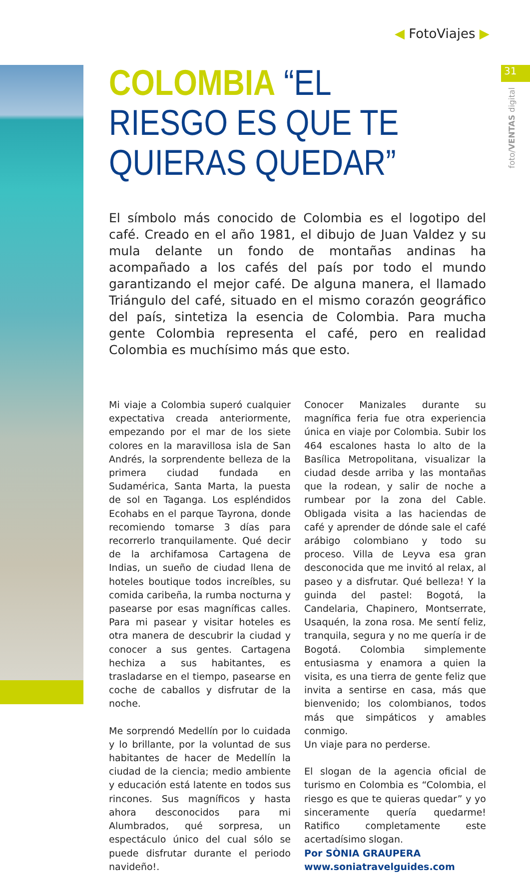◀ FotoViajes ▶
31
foto/VENTAS digital
COLOMBIA “EL RIESGO ES QUE TE QUIERAS QUEDAR”
El símbolo más conocido de Colombia es el logotipo del café. Creado en el año 1981, el dibujo de Juan Valdez y su mula delante un fondo de montañas andinas ha acompañado a los cafés del país por todo el mundo garantizando el mejor café. De alguna manera, el llamado Triángulo del café, situado en el mismo corazón geográfico del país, sintetiza la esencia de Colombia. Para mucha gente Colombia representa el café, pero en realidad Colombia es muchísimo más que esto.
Mi viaje a Colombia superó cualquier expectativa creada anteriormente, empezando por el mar de los siete colores en la maravillosa isla de San Andrés, la sorprendente belleza de la primera ciudad fundada en Sudamérica, Santa Marta, la puesta de sol en Taganga. Los espléndidos Ecohabs en el parque Tayrona, donde recomiendo tomarse 3 días para recorrerlo tranquilamente. Qué decir de la archifamosa Cartagena de Indias, un sueño de ciudad llena de hoteles boutique todos increíbles, su comida caribeña, la rumba nocturna y pasearse por esas magníficas calles. Para mi pasear y visitar hoteles es otra manera de descubrir la ciudad y conocer a sus gentes. Cartagena hechiza a sus habitantes, es trasladarse en el tiempo, pasearse en coche de caballos y disfrutar de la noche.
Me sorprendó Medellín por lo cuidada y lo brillante, por la voluntad de sus habitantes de hacer de Medellín la ciudad de la ciencia; medio ambiente y educación está latente en todos sus rincones. Sus magníficos y hasta ahora desconocidos para mi Alumbrados, qué sorpresa, un espectáculo único del cual sólo se puede disfrutar durante el periodo navideño!.
Conocer Manizales durante su magnífica feria fue otra experiencia única en viaje por Colombia. Subir los 464 escalones hasta lo alto de la Basílica Metropolitana, visualizar la ciudad desde arriba y las montañas que la rodean, y salir de noche a rumbear por la zona del Cable. Obligada visita a las haciendas de café y aprender de dónde sale el café arábigo colombiano y todo su proceso. Villa de Leyva esa gran desconocida que me invitó al relax, al paseo y a disfrutar. Qué belleza! Y la guinda del pastel: Bogotá, la Candelaria, Chapinero, Montserrate, Usaquén, la zona rosa. Me sentí feliz, tranquila, segura y no me quería ir de Bogotá. Colombia simplemente entusiasma y enamora a quien la visita, es una tierra de gente feliz que invita a sentirse en casa, más que bienvenido; los colombianos, todos más que simpáticos y amables conmigo.
Un viaje para no perderse.
El slogan de la agencia oficial de turismo en Colombia es “Colombia, el riesgo es que te quieras quedar” y yo sinceramente quería quedarme! Ratifico completamente este acertadísimo slogan.
Por SÒNIA GRAUPERA
www.soniatravelguides.com